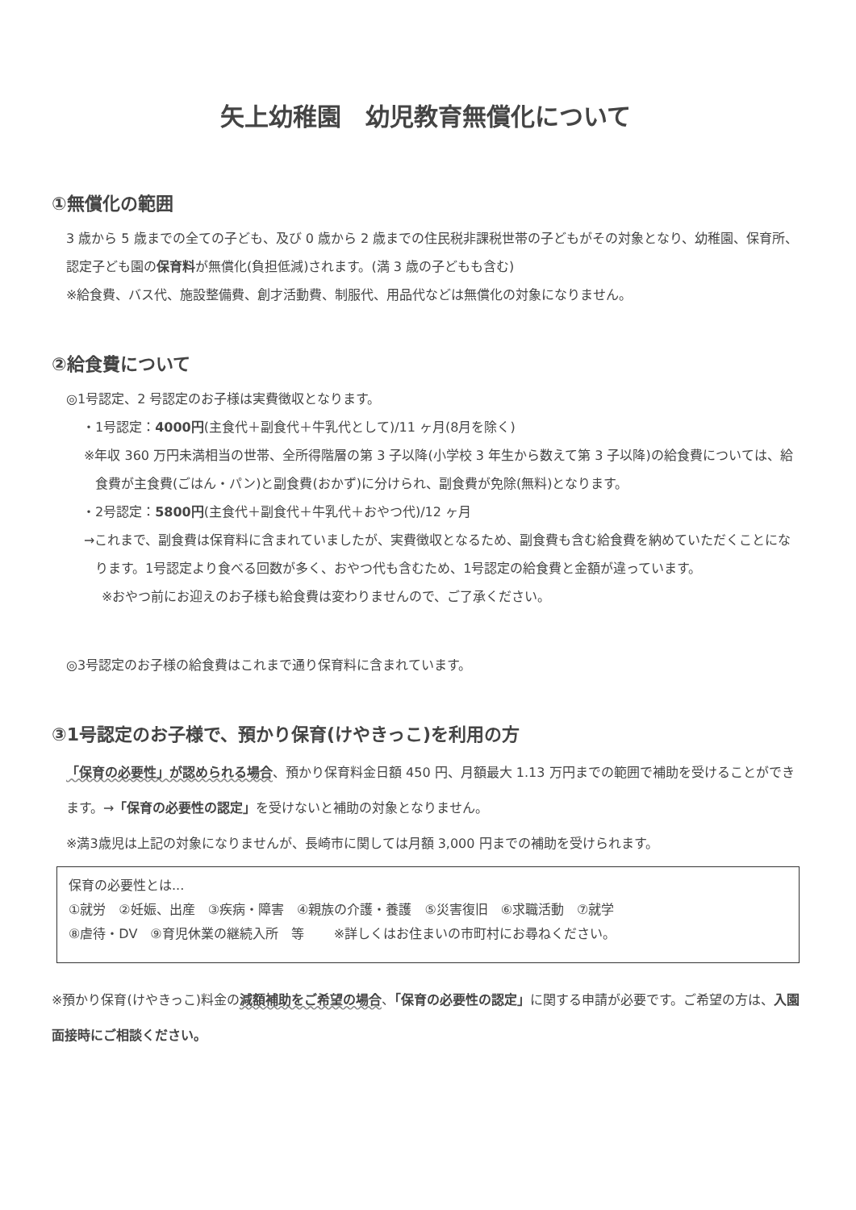矢上幼稚園　幼児教育無償化について
①無償化の範囲
3 歳から 5 歳までの全ての子ども、及び 0 歳から 2 歳までの住民税非課税世帯の子どもがその対象となり、幼稚園、保育所、認定子ども園の保育料が無償化(負担低減)されます。(満 3 歳の子どもも含む)
※給食費、バス代、施設整備費、創才活動費、制服代、用品代などは無償化の対象になりません。
②給食費について
◎1号認定、2 号認定のお子様は実費徴収となります。
・1号認定：4000円(主食代＋副食代＋牛乳代として)/11 ヶ月(8月を除く)
※年収 360 万円未満相当の世帯、全所得階層の第 3 子以降(小学校 3 年生から数えて第 3 子以降)の給食費については、給食費が主食費(ごはん・パン)と副食費(おかず)に分けられ、副食費が免除(無料)となります。
・2号認定：5800円(主食代＋副食代＋牛乳代＋おやつ代)/12 ヶ月
→これまで、副食費は保育料に含まれていましたが、実費徴収となるため、副食費も含む給食費を納めていただくことになります。1号認定より食べる回数が多く、おやつ代も含むため、1号認定の給食費と金額が違っています。
※おやつ前にお迎えのお子様も給食費は変わりませんので、ご了承ください。
◎3号認定のお子様の給食費はこれまで通り保育料に含まれています。
③1号認定のお子様で、預かり保育(けやきっこ)を利用の方
「保育の必要性」が認められる場合、預かり保育料金日額 450 円、月額最大 1.13 万円までの範囲で補助を受けることができます。→「保育の必要性の認定」を受けないと補助の対象となりません。
※満3歳児は上記の対象になりませんが、長崎市に関しては月額 3,000 円までの補助を受けられます。
保育の必要性とは...
①就労　②妊娠、出産　③疾病・障害　④親族の介護・養護　⑤災害復旧　⑥求職活動　⑦就学
⑧虐待・DV　⑨育児休業の継続入所　等　　 ※詳しくはお住まいの市町村にお尋ねください。
※預かり保育(けやきっこ)料金の減額補助をご希望の場合、「保育の必要性の認定」に関する申請が必要です。ご希望の方は、入園面接時にご相談ください。